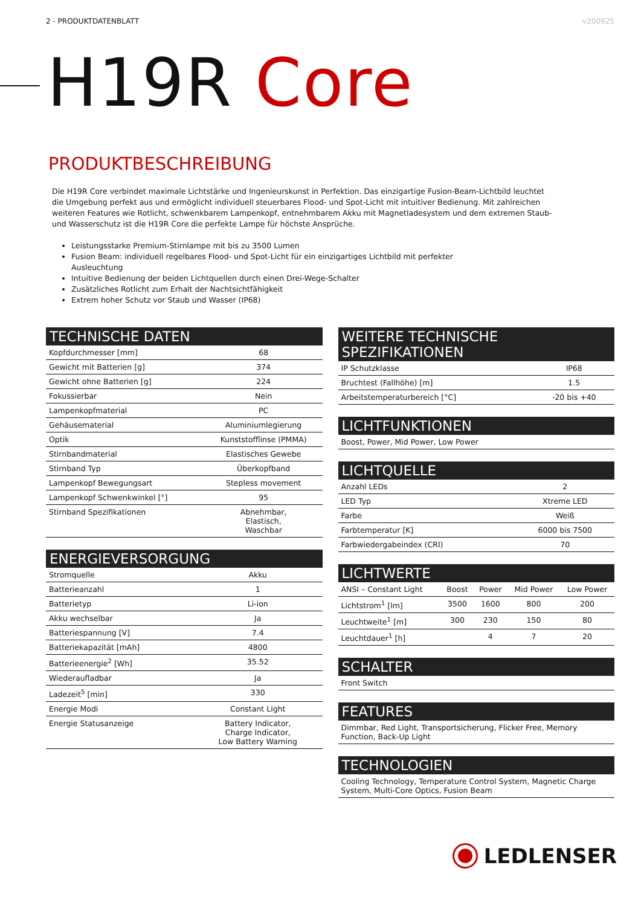2 - PRODUKTDATENBLATT v200925
H19R Core
PRODUKTBESCHREIBUNG
Die H19R Core verbindet maximale Lichtstärke und Ingenieurskunst in Perfektion. Das einzigartige Fusion-Beam-Lichtbild leuchtet die Umgebung perfekt aus und ermöglicht individuell steuerbares Flood- und Spot-Licht mit intuitiver Bedienung. Mit zahlreichen weiteren Features wie Rotlicht, schwenkbarem Lampenkopf, entnehmbarem Akku mit Magnetladesystem und dem extremen Staub- und Wasserschutz ist die H19R Core die perfekte Lampe für höchste Ansprüche.
Leistungsstarke Premium-Stirnlampe mit bis zu 3500 Lumen
Fusion Beam: individuell regelbares Flood- und Spot-Licht für ein einzigartiges Lichtbild mit perfekter Ausleuchtung
Intuitive Bedienung der beiden Lichtquellen durch einen Drei-Wege-Schalter
Zusätzliches Rotlicht zum Erhalt der Nachtsichtfähigkeit
Extrem hoher Schutz vor Staub und Wasser (IP68)
TECHNISCHE DATEN
| Kopfdurchmesser [mm] | 68 |
| Gewicht mit Batterien [g] | 374 |
| Gewicht ohne Batterien [g] | 224 |
| Fokussierbar | Nein |
| Lampenkopfmaterial | PC |
| Gehäusematerial | Aluminiumlegierung |
| Optik | Kunststofflinse (PMMA) |
| Stirnbandmaterial | Elastisches Gewebe |
| Stirnband Typ | Überkopfband |
| Lampenkopf Bewegungsart | Stepless movement |
| Lampenkopf Schwenkwinkel [°] | 95 |
| Stirnband Spezifikationen | Abnehmbar, Elastisch, Waschbar |
ENERGIEVERSORGUNG
| Stromquelle | Akku |
| Batterieanzahl | 1 |
| Batterietyp | Li-ion |
| Akku wechselbar | Ja |
| Batteriespannung [V] | 7.4 |
| Batteriekapazität [mAh] | 4800 |
| Batterieenergie<sup>2</sup> [Wh] | 35.52 |
| Wiederaufladbar | Ja |
| Ladezeit<sup>5</sup> [min] | 330 |
| Energie Modi | Constant Light |
| Energie Statusanzeige | Battery Indicator, Charge Indicator, Low Battery Warning |
WEITERE TECHNISCHE SPEZIFIKATIONEN
| IP Schutzklasse | IP68 |
| Bruchtest (Fallhöhe) [m] | 1.5 |
| Arbeitstemperaturbereich [°C] | -20 bis +40 |
LICHTFUNKTIONEN
Boost, Power, Mid Power, Low Power
LICHTQUELLE
| Anzahl LEDs | 2 |
| LED Typ | Xtreme LED |
| Farbe | Weiß |
| Farbtemperatur [K] | 6000 bis 7500 |
| Farbwiedergabeindex (CRI) | 70 |
LICHTWERTE
| ANSI – Constant Light | Boost | Power | Mid Power | Low Power |
| --- | --- | --- | --- | --- |
| Lichtstrom<sup>1</sup> [lm] | 3500 | 1600 | 800 | 200 |
| Leuchtweite<sup>1</sup> [m] | 300 | 230 | 150 | 80 |
| Leuchtdauer<sup>1</sup> [h] | | 4 | 7 | 20 |
SCHALTER
Front Switch
FEATURES
Dimmbar, Red Light, Transportsicherung, Flicker Free, Memory Function, Back-Up Light
TECHNOLOGIEN
Cooling Technology, Temperature Control System, Magnetic Charge System, Multi-Core Optics, Fusion Beam
LEDLENSER